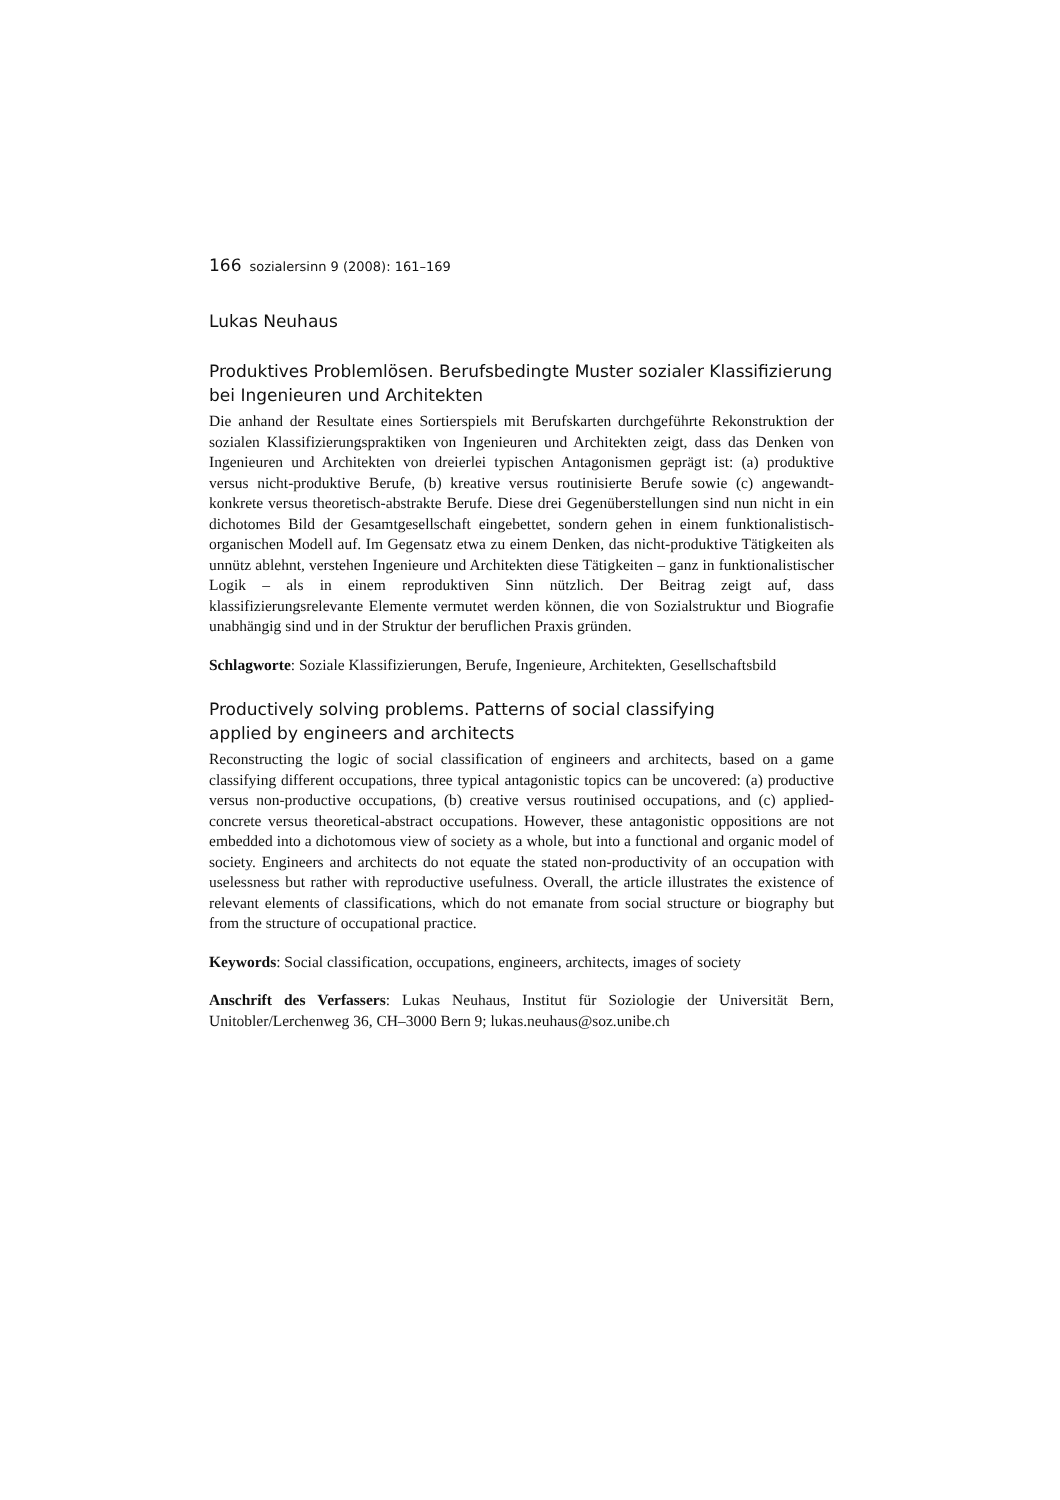166 sozialersinn 9 (2008): 161–169
Lukas Neuhaus
Produktives Problemlösen. Berufsbedingte Muster sozialer Klassifizierung
bei Ingenieuren und Architekten
Die anhand der Resultate eines Sortierspiels mit Berufskarten durchgeführte Rekonstruktion der sozialen Klassifizierungspraktiken von Ingenieuren und Architekten zeigt, dass das Denken von Ingenieuren und Architekten von dreierlei typischen Antagonismen geprägt ist: (a) produktive versus nicht-produktive Berufe, (b) kreative versus routinisierte Berufe sowie (c) angewandt-konkrete versus theoretisch-abstrakte Berufe. Diese drei Gegenüberstellungen sind nun nicht in ein dichotomes Bild der Gesamtgesellschaft eingebettet, sondern gehen in einem funktionalistisch-organischen Modell auf. Im Gegensatz etwa zu einem Denken, das nicht-produktive Tätigkeiten als unnütz ablehnt, verstehen Ingenieure und Architekten diese Tätigkeiten – ganz in funktionalistischer Logik – als in einem reproduktiven Sinn nützlich. Der Beitrag zeigt auf, dass klassifizierungsrelevante Elemente vermutet werden können, die von Sozialstruktur und Biografie unabhängig sind und in der Struktur der beruflichen Praxis gründen.
Schlagworte: Soziale Klassifizierungen, Berufe, Ingenieure, Architekten, Gesellschaftsbild
Productively solving problems. Patterns of social classifying
applied by engineers and architects
Reconstructing the logic of social classification of engineers and architects, based on a game classifying different occupations, three typical antagonistic topics can be uncovered: (a) productive versus non-productive occupations, (b) creative versus routinised occupations, and (c) applied-concrete versus theoretical-abstract occupations. However, these antagonistic oppositions are not embedded into a dichotomous view of society as a whole, but into a functional and organic model of society. Engineers and architects do not equate the stated non-productivity of an occupation with uselessness but rather with reproductive usefulness. Overall, the article illustrates the existence of relevant elements of classifications, which do not emanate from social structure or biography but from the structure of occupational practice.
Keywords: Social classification, occupations, engineers, architects, images of society
Anschrift des Verfassers: Lukas Neuhaus, Institut für Soziologie der Universität Bern, Unitobler/Lerchenweg 36, CH–3000 Bern 9; lukas.neuhaus@soz.unibe.ch